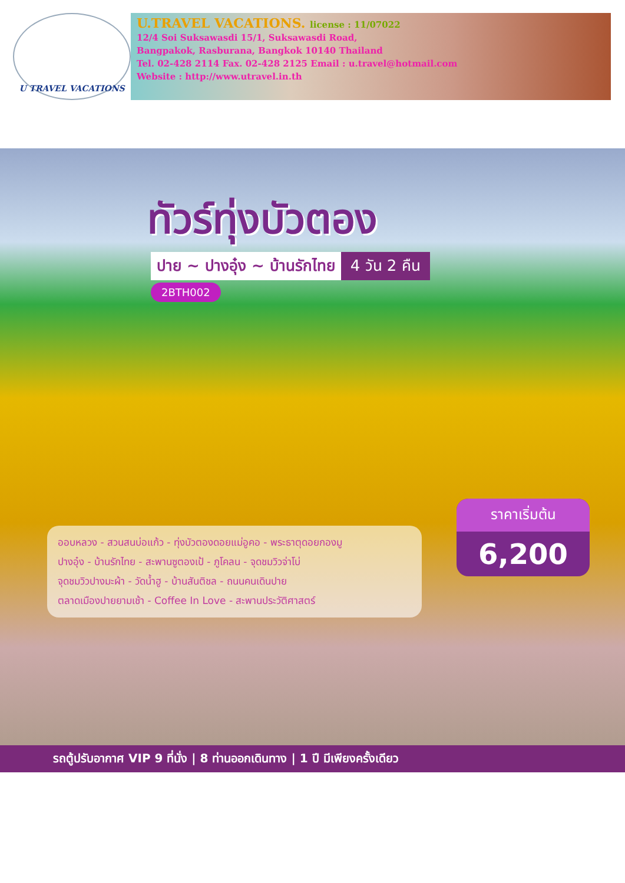U TRAVEL VACATIONS
U.TRAVEL VACATIONS. license : 11/07022
12/4 Soi Suksawasdi 15/1, Suksawasdi Road,
Bangpakok, Rasburana, Bangkok 10140 Thailand
Tel. 02-428 2114 Fax. 02-428 2125 Email : u.travel@hotmail.com
Website : http://www.utravel.in.th
ทัวร์ทุ่งบัวตอง
ปาย ~ ปางอุ๋ง ~ บ้านรักไทย 4 วัน 2 คืน
2BTH002
ออบหลวง - สวนสนบ่อแก้ว - ทุ่งบัวตองดอยแม่อูคอ - พระธาตุดอยกองมู
ปางอุ๋ง - บ้านรักไทย - สะพานซูตองเป้ - ภูโคลน - จุดชมวิวจ่าโบ่
จุดชมวิวปางมะผ้า - วัดน้ำฮู - บ้านสันติชล - ถนนคนเดินปาย
ตลาดเมืองปายยามเช้า - Coffee In Love - สะพานประวัติศาสตร์
ราคาเริ่มต้น
6,200
รถตู้ปรับอากาศ VIP 9 ที่นั่ง | 8 ท่านออกเดินทาง | 1 ปี มีเพียงครั้งเดียว